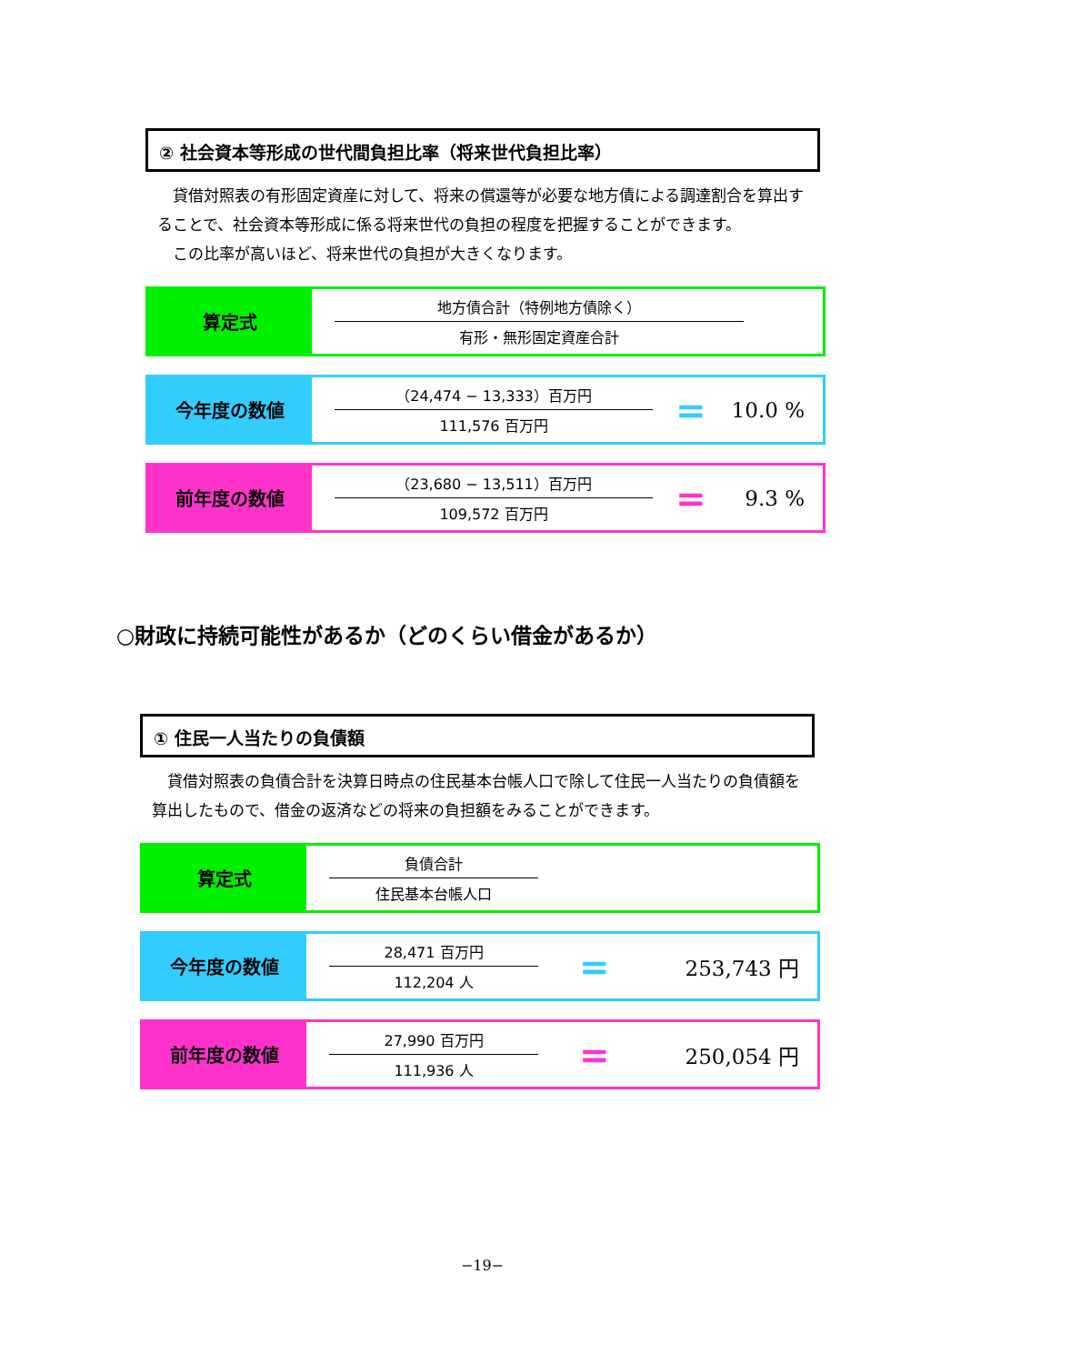② 社会資本等形成の世代間負担比率（将来世代負担比率）
　貸借対照表の有形固定資産に対して、将来の償還等が必要な地方債による調達割合を算出することで、社会資本等形成に係る将来世代の負担の程度を把握することができます。
　この比率が高いほど、将来世代の負担が大きくなります。
算定式
地方債合計（特例地方債除く）
有形・無形固定資産合計
今年度の数値
（24,474 − 13,333）百万円
111,576 百万円
=
10.0 %
前年度の数値
（23,680 − 13,511）百万円
109,572 百万円
=
9.3 %
○財政に持続可能性があるか（どのくらい借金があるか）
① 住民一人当たりの負債額
　貸借対照表の負債合計を決算日時点の住民基本台帳人口で除して住民一人当たりの負債額を算出したもので、借金の返済などの将来の負担額をみることができます。
算定式
負債合計
住民基本台帳人口
今年度の数値
28,471 百万円
112,204 人
=
253,743 円
前年度の数値
27,990 百万円
111,936 人
=
250,054 円
−19−